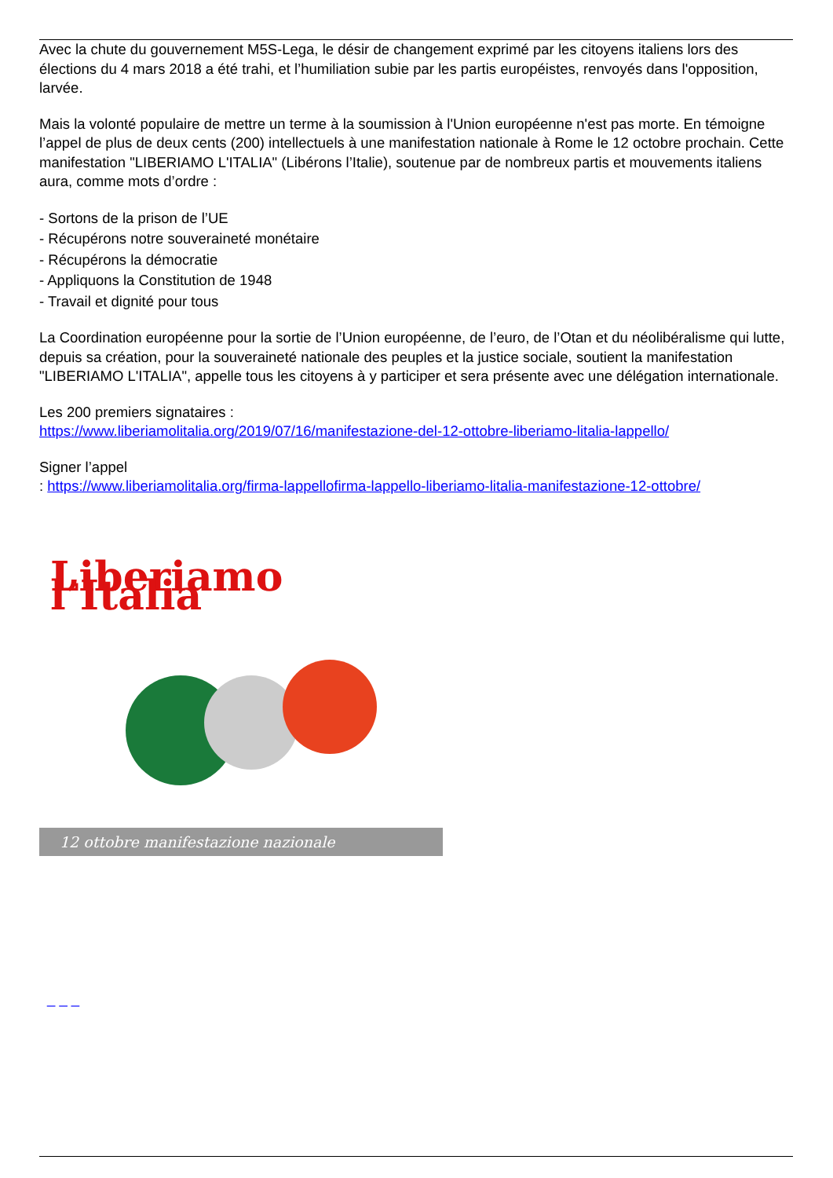Avec la chute du gouvernement M5S-Lega, le désir de changement exprimé par les citoyens italiens lors des élections du 4 mars 2018 a été trahi, et l’humiliation subie par les partis européistes, renvoyés dans l'opposition, larvée.
Mais la volonté populaire de mettre un terme à la soumission à l'Union européenne n'est pas morte. En témoigne l’appel de plus de deux cents (200) intellectuels à une manifestation nationale à Rome le 12 octobre prochain. Cette manifestation "LIBERIAMO L'ITALIA" (Libérons l’Italie), soutenue par de nombreux partis et mouvements italiens aura, comme mots d’ordre :
- Sortons de la prison de l’UE
- Récupérons notre souveraineté monétaire
- Récupérons la démocratie
- Appliquons la Constitution de 1948
- Travail et dignité pour tous
La Coordination européenne pour la sortie de l’Union européenne, de l’euro, de l’Otan et du néolibéralisme qui lutte, depuis sa création, pour la souveraineté nationale des peuples et la justice sociale, soutient la manifestation "LIBERIAMO L'ITALIA", appelle tous les citoyens à y participer et sera présente avec une délégation internationale.
Les 200 premiers signataires :
https://www.liberiamolitalia.org/2019/07/16/manifestazione-del-12-ottobre-liberiamo-litalia-lappello/
Signer l’appel
: https://www.liberiamolitalia.org/firma-lappellofirma-lappello-liberiamo-litalia-manifestazione-12-ottobre/
Liberiamo l’Italia
12 ottobre manifestazione nazionale
_ _ _